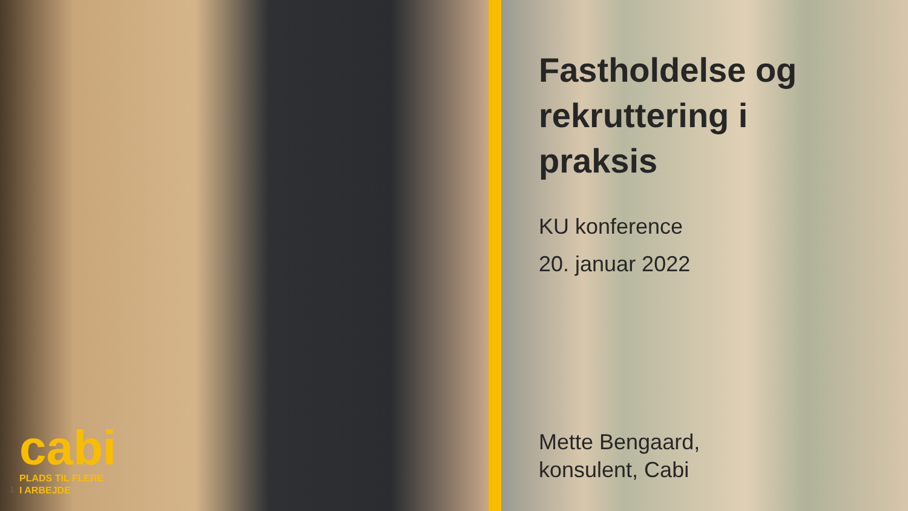cabi
PLADS TIL FLERE
I ARBEJDE
1
Fastholdelse og
rekruttering i
praksis
KU konference
20. januar 2022
Mette Bengaard,
konsulent, Cabi